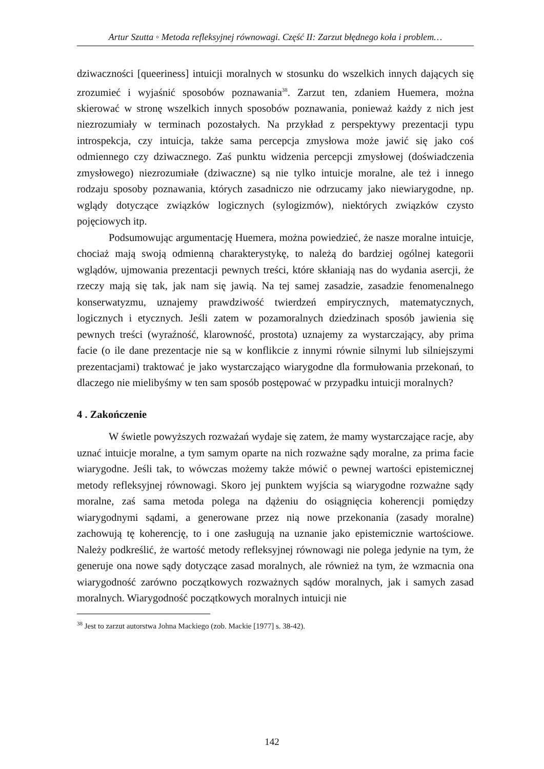Artur Szutta ◦ Metoda refleksyjnej równowagi. Część II: Zarzut błędnego koła i problem…
dziwaczności [queeriness] intuicji moralnych w stosunku do wszelkich innych dających się zrozumieć i wyjaśnić sposobów poznawania<sup>38</sup>. Zarzut ten, zdaniem Huemera, można skierować w stronę wszelkich innych sposobów poznawania, ponieważ każdy z nich jest niezrozumiały w terminach pozostałych. Na przykład z perspektywy prezentacji typu introspekcja, czy intuicja, także sama percepcja zmysłowa może jawić się jako coś odmiennego czy dziwacznego. Zaś punktu widzenia percepcji zmysłowej (doświadczenia zmysłowego) niezrozumiałe (dziwaczne) są nie tylko intuicje moralne, ale też i innego rodzaju sposoby poznawania, których zasadniczo nie odrzucamy jako niewiarygodne, np. wglądy dotyczące związków logicznych (sylogizmów), niektórych związków czysto pojęciowych itp.
Podsumowując argumentację Huemera, można powiedzieć, że nasze moralne intuicje, chociaż mają swoją odmienną charakterystykę, to należą do bardziej ogólnej kategorii wglądów, ujmowania prezentacji pewnych treści, które skłaniają nas do wydania asercji, że rzeczy mają się tak, jak nam się jawią. Na tej samej zasadzie, zasadzie fenomenalnego konserwatyzmu, uznajemy prawdziwość twierdzeń empirycznych, matematycznych, logicznych i etycznych. Jeśli zatem w pozamoralnych dziedzinach sposób jawienia się pewnych treści (wyraźność, klarowność, prostota) uznajemy za wystarczający, aby prima facie (o ile dane prezentacje nie są w konflikcie z innymi równie silnymi lub silniejszymi prezentacjami) traktować je jako wystarczająco wiarygodne dla formułowania przekonań, to dlaczego nie mielibyśmy w ten sam sposób postępować w przypadku intuicji moralnych?
4 . Zakończenie
W świetle powyższych rozważań wydaje się zatem, że mamy wystarczające racje, aby uznać intuicje moralne, a tym samym oparte na nich rozważne sądy moralne, za prima facie wiarygodne. Jeśli tak, to wówczas możemy także mówić o pewnej wartości epistemicznej metody refleksyjnej równowagi. Skoro jej punktem wyjścia są wiarygodne rozważne sądy moralne, zaś sama metoda polega na dążeniu do osiągnięcia koherencji pomiędzy wiarygodnymi sądami, a generowane przez nią nowe przekonania (zasady moralne) zachowują tę koherencję, to i one zasługują na uznanie jako epistemicznie wartościowe. Należy podkreślić, że wartość metody refleksyjnej równowagi nie polega jedynie na tym, że generuje ona nowe sądy dotyczące zasad moralnych, ale również na tym, że wzmacnia ona wiarygodność zarówno początkowych rozważnych sądów moralnych, jak i samych zasad moralnych. Wiarygodność początkowych moralnych intuicji nie
<sup>38</sup> Jest to zarzut autorstwa Johna Mackiego (zob. Mackie [1977] s. 38-42).
142